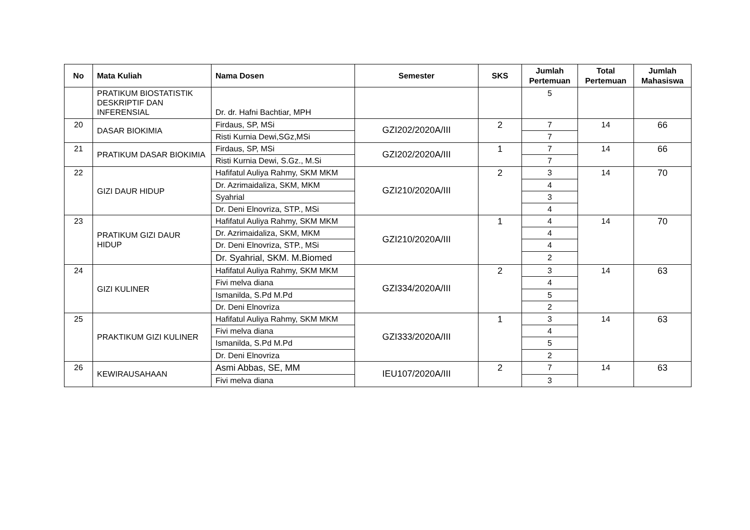| No | Mata Kuliah | Nama Dosen | Semester | SKS | Jumlah Pertemuan | Total Pertemuan | Jumlah Mahasiswa |
| --- | --- | --- | --- | --- | --- | --- | --- |
| | PRATIKUM BIOSTATISTIK DESKRIPTIF DAN INFERENSIAL | Dr. dr. Hafni Bachtiar, MPH | | | 5 | | |
| 20 | DASAR BIOKIMIA | Firdaus, SP, MSi | GZI202/2020A/III | 2 | 7 | 14 | 66 |
| | | Risti Kurnia Dewi,SGz,MSi | | | 7 | | |
| 21 | PRATIKUM DASAR BIOKIMIA | Firdaus, SP, MSi | GZI202/2020A/III | 1 | 7 | 14 | 66 |
| | | Risti Kurnia Dewi, S.Gz., M.Si | | | 7 | | |
| 22 | GIZI DAUR HIDUP | Hafifatul Auliya Rahmy, SKM MKM | GZI210/2020A/III | 2 | 3 | 14 | 70 |
| | | Dr. Azrimaidaliza, SKM, MKM | | | 4 | | |
| | | Syahrial | | | 3 | | |
| | | Dr. Deni Elnovriza, STP., MSi | | | 4 | | |
| 23 | PRATIKUM GIZI DAUR HIDUP | Hafifatul Auliya Rahmy, SKM MKM | GZI210/2020A/III | 1 | 4 | 14 | 70 |
| | | Dr. Azrimaidaliza, SKM, MKM | | | 4 | | |
| | | Dr. Deni Elnovriza, STP., MSi | | | 4 | | |
| | | Dr. Syahrial, SKM. M.Biomed | | | 2 | | |
| 24 | GIZI KULINER | Hafifatul Auliya Rahmy, SKM MKM | GZI334/2020A/III | 2 | 3 | 14 | 63 |
| | | Fivi melva diana | | | 4 | | |
| | | Ismanilda, S.Pd M.Pd | | | 5 | | |
| | | Dr. Deni Elnovriza | | | 2 | | |
| 25 | PRAKTIKUM GIZI KULINER | Hafifatul Auliya Rahmy, SKM MKM | GZI333/2020A/III | 1 | 3 | 14 | 63 |
| | | Fivi melva diana | | | 4 | | |
| | | Ismanilda, S.Pd M.Pd | | | 5 | | |
| | | Dr. Deni Elnovriza | | | 2 | | |
| 26 | KEWIRAUSAHAAN | Asmi Abbas, SE, MM | IEU107/2020A/III | 2 | 7 | 14 | 63 |
| | | Fivi melva diana | | | 3 | | |